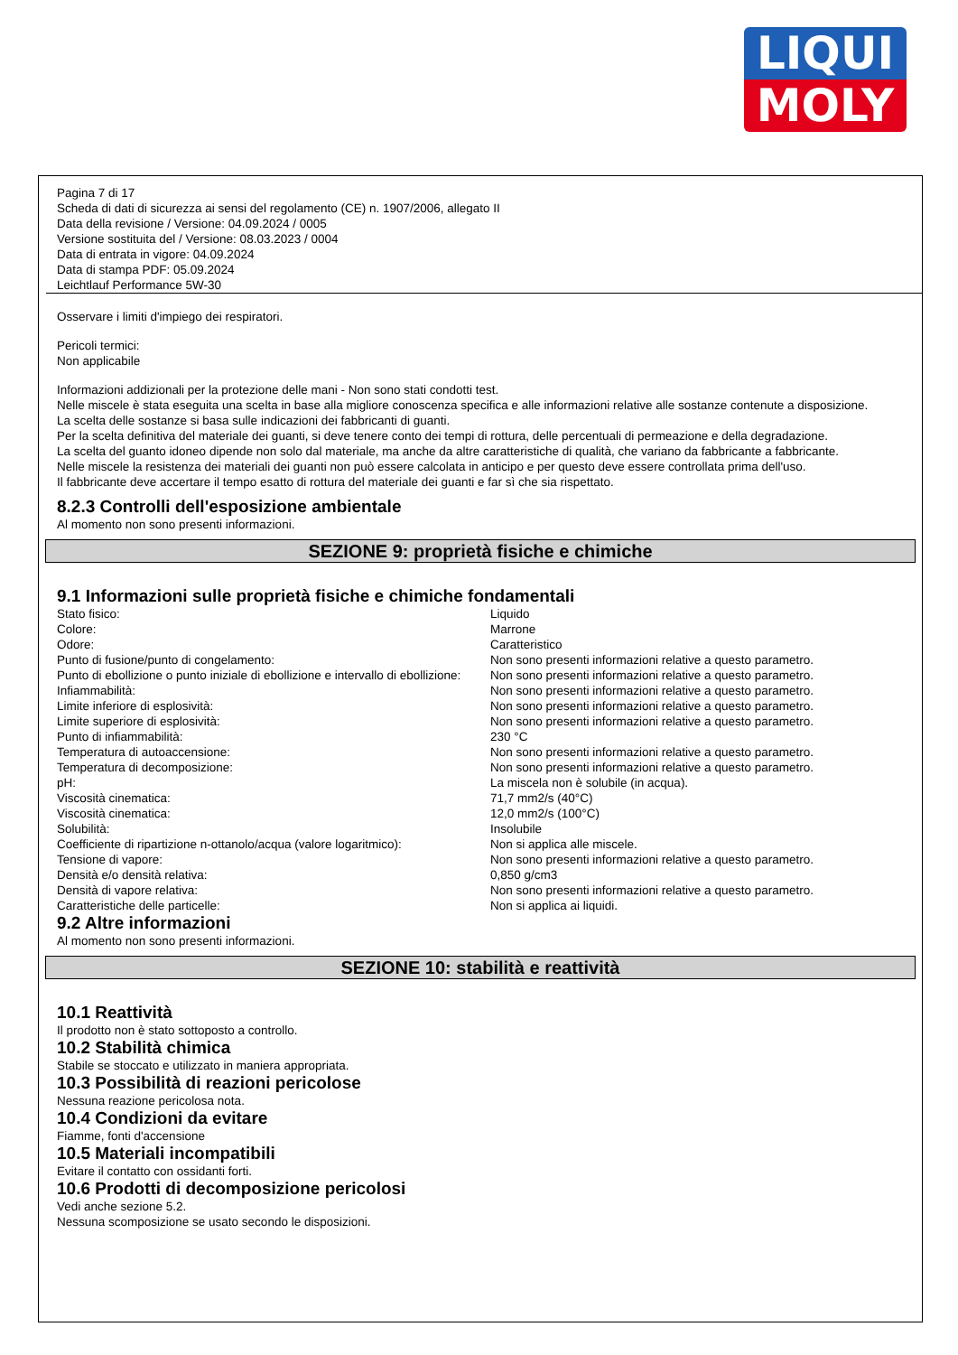LIQUI
MOLY
Pagina 7 di 17
Scheda di dati di sicurezza ai sensi del regolamento (CE) n. 1907/2006, allegato II
Data della revisione / Versione: 04.09.2024 / 0005
Versione sostituita del / Versione: 08.03.2023 / 0004
Data di entrata in vigore: 04.09.2024
Data di stampa PDF: 05.09.2024
Leichtlauf Performance 5W-30
Osservare i limiti d'impiego dei respiratori.
Pericoli termici:
Non applicabile
Informazioni addizionali per la protezione delle mani - Non sono stati condotti test.
Nelle miscele è stata eseguita una scelta in base alla migliore conoscenza specifica e alle informazioni relative alle sostanze contenute a disposizione.
La scelta delle sostanze si basa sulle indicazioni dei fabbricanti di guanti.
Per la scelta definitiva del materiale dei guanti, si deve tenere conto dei tempi di rottura, delle percentuali di permeazione e della degradazione.
La scelta del guanto idoneo dipende non solo dal materiale, ma anche da altre caratteristiche di qualità, che variano da fabbricante a fabbricante.
Nelle miscele la resistenza dei materiali dei guanti non può essere calcolata in anticipo e per questo deve essere controllata prima dell'uso.
Il fabbricante deve accertare il tempo esatto di rottura del materiale dei guanti e far sì che sia rispettato.
8.2.3 Controlli dell'esposizione ambientale
Al momento non sono presenti informazioni.
SEZIONE 9: proprietà fisiche e chimiche
9.1 Informazioni sulle proprietà fisiche e chimiche fondamentali
| Stato fisico: | Liquido |
| Colore: | Marrone |
| Odore: | Caratteristico |
| Punto di fusione/punto di congelamento: | Non sono presenti informazioni relative a questo parametro. |
| Punto di ebollizione o punto iniziale di ebollizione e intervallo di ebollizione: | Non sono presenti informazioni relative a questo parametro. |
| Infiammabilità: | Non sono presenti informazioni relative a questo parametro. |
| Limite inferiore di esplosività: | Non sono presenti informazioni relative a questo parametro. |
| Limite superiore di esplosività: | Non sono presenti informazioni relative a questo parametro. |
| Punto di infiammabilità: | 230 °C |
| Temperatura di autoaccensione: | Non sono presenti informazioni relative a questo parametro. |
| Temperatura di decomposizione: | Non sono presenti informazioni relative a questo parametro. |
| pH: | La miscela non è solubile (in acqua). |
| Viscosità cinematica: | 71,7 mm2/s (40°C) |
| Viscosità cinematica: | 12,0 mm2/s (100°C) |
| Solubilità: | Insolubile |
| Coefficiente di ripartizione n-ottanolo/acqua (valore logaritmico): | Non si applica alle miscele. |
| Tensione di vapore: | Non sono presenti informazioni relative a questo parametro. |
| Densità e/o densità relativa: | 0,850 g/cm3 |
| Densità di vapore relativa: | Non sono presenti informazioni relative a questo parametro. |
| Caratteristiche delle particelle: | Non si applica ai liquidi. |
9.2 Altre informazioni
Al momento non sono presenti informazioni.
SEZIONE 10: stabilità e reattività
10.1 Reattività
Il prodotto non è stato sottoposto a controllo.
10.2 Stabilità chimica
Stabile se stoccato e utilizzato in maniera appropriata.
10.3 Possibilità di reazioni pericolose
Nessuna reazione pericolosa nota.
10.4 Condizioni da evitare
Fiamme, fonti d'accensione
10.5 Materiali incompatibili
Evitare il contatto con ossidanti forti.
10.6 Prodotti di decomposizione pericolosi
Vedi anche sezione 5.2.
Nessuna scomposizione se usato secondo le disposizioni.